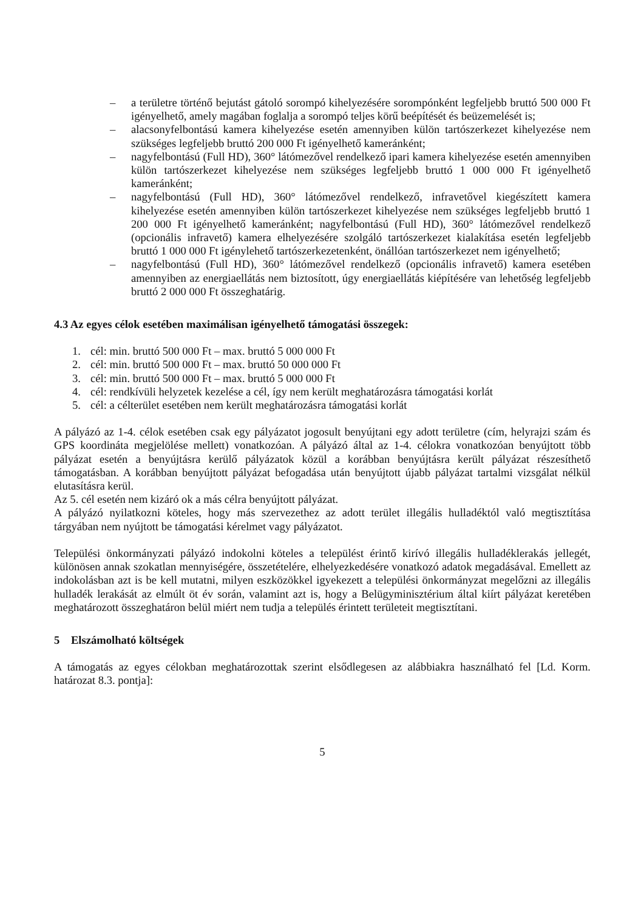– a területre történő bejutást gátoló sorompó kihelyezésére sorompónként legfeljebb bruttó 500 000 Ft igényelhető, amely magában foglalja a sorompó teljes körű beépítését és beüzemelését is;
– alacsonyfelbontású kamera kihelyezése esetén amennyiben külön tartószerkezet kihelyezése nem szükséges legfeljebb bruttó 200 000 Ft igényelhető kameránként;
– nagyfelbontású (Full HD), 360° látómezővel rendelkező ipari kamera kihelyezése esetén amennyiben külön tartószerkezet kihelyezése nem szükséges legfeljebb bruttó 1 000 000 Ft igényelhető kameránként;
– nagyfelbontású (Full HD), 360° látómezővel rendelkező, infravetővel kiegészített kamera kihelyezése esetén amennyiben külön tartószerkezet kihelyezése nem szükséges legfeljebb bruttó 1 200 000 Ft igényelhető kameránként; nagyfelbontású (Full HD), 360° látómezővel rendelkező (opcionális infravető) kamera elhelyezésére szolgáló tartószerkezet kialakítása esetén legfeljebb bruttó 1 000 000 Ft igénylehető tartószerkezetenként, önállóan tartószerkezet nem igényelhető;
– nagyfelbontású (Full HD), 360° látómezővel rendelkező (opcionális infravető) kamera esetében amennyiben az energiaellátás nem biztosított, úgy energiaellátás kiépítésére van lehetőség legfeljebb bruttó 2 000 000 Ft összeghatárig.
4.3 Az egyes célok esetében maximálisan igényelhető támogatási összegek:
1. cél: min. bruttó 500 000 Ft – max. bruttó 5 000 000 Ft
2. cél: min. bruttó 500 000 Ft – max. bruttó 50 000 000 Ft
3. cél: min. bruttó 500 000 Ft – max. bruttó 5 000 000 Ft
4. cél: rendkívüli helyzetek kezelése a cél, így nem került meghatározásra támogatási korlát
5. cél: a célterület esetében nem került meghatározásra támogatási korlát
A pályázó az 1-4. célok esetében csak egy pályázatot jogosult benyújtani egy adott területre (cím, helyrajzi szám és GPS koordináta megjelölése mellett) vonatkozóan. A pályázó által az 1-4. célokra vonatkozóan benyújtott több pályázat esetén a benyújtásra kerülő pályázatok közül a korábban benyújtásra került pályázat részesíthető támogatásban. A korábban benyújtott pályázat befogadása után benyújtott újabb pályázat tartalmi vizsgálat nélkül elutasításra kerül.
Az 5. cél esetén nem kizáró ok a más célra benyújtott pályázat.
A pályázó nyilatkozni köteles, hogy más szervezethez az adott terület illegális hulladéktól való megtisztítása tárgyában nem nyújtott be támogatási kérelmet vagy pályázatot.
Települési önkormányzati pályázó indokolni köteles a települést érintő kirívó illegális hulladéklerakás jellegét, különösen annak szokatlan mennyiségére, összetételére, elhelyezkedésére vonatkozó adatok megadásával. Emellett az indokolásban azt is be kell mutatni, milyen eszközökkel igyekezett a települési önkormányzat megelőzni az illegális hulladék lerakását az elmúlt öt év során, valamint azt is, hogy a Belügyminisztérium által kiírt pályázat keretében meghatározott összeghatáron belül miért nem tudja a település érintett területeit megtisztítani.
5 Elszámolható költségek
A támogatás az egyes célokban meghatározottak szerint elsődlegesen az alábbiakra használható fel [Ld. Korm. határozat 8.3. pontja]:
5